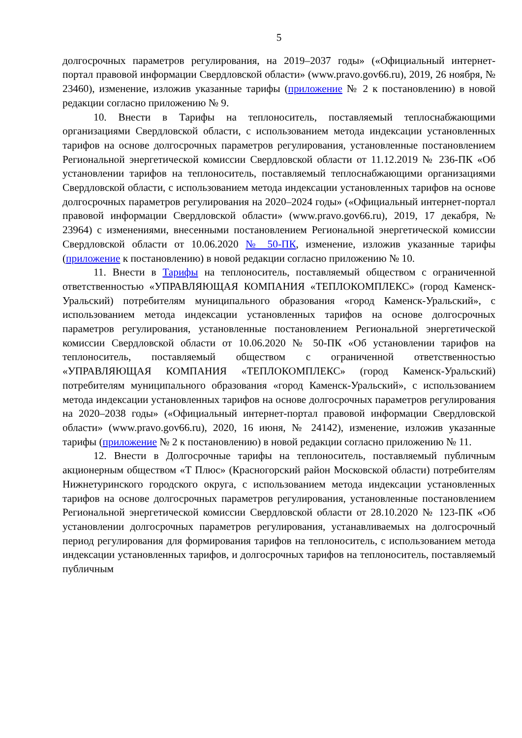5
долгосрочных параметров регулирования, на 2019–2037 годы» («Официальный интернет-портал правовой информации Свердловской области» (www.pravo.gov66.ru), 2019, 26 ноября, № 23460), изменение, изложив указанные тарифы (приложение № 2 к постановлению) в новой редакции согласно приложению № 9.
10. Внести в Тарифы на теплоноситель, поставляемый теплоснабжающими организациями Свердловской области, с использованием метода индексации установленных тарифов на основе долгосрочных параметров регулирования, установленные постановлением Региональной энергетической комиссии Свердловской области от 11.12.2019 № 236-ПК «Об установлении тарифов на теплоноситель, поставляемый теплоснабжающими организациями Свердловской области, с использованием метода индексации установленных тарифов на основе долгосрочных параметров регулирования на 2020–2024 годы» («Официальный интернет-портал правовой информации Свердловской области» (www.pravo.gov66.ru), 2019, 17 декабря, № 23964) с изменениями, внесенными постановлением Региональной энергетической комиссии Свердловской области от 10.06.2020 № 50-ПК, изменение, изложив указанные тарифы (приложение к постановлению) в новой редакции согласно приложению № 10.
11. Внести в Тарифы на теплоноситель, поставляемый обществом с ограниченной ответственностью «УПРАВЛЯЮЩАЯ КОМПАНИЯ «ТЕПЛОКОМПЛЕКС» (город Каменск-Уральский) потребителям муниципального образования «город Каменск-Уральский», с использованием метода индексации установленных тарифов на основе долгосрочных параметров регулирования, установленные постановлением Региональной энергетической комиссии Свердловской области от 10.06.2020 № 50-ПК «Об установлении тарифов на теплоноситель, поставляемый обществом с ограниченной ответственностью «УПРАВЛЯЮЩАЯ КОМПАНИЯ «ТЕПЛОКОМПЛЕКС» (город Каменск-Уральский) потребителям муниципального образования «город Каменск-Уральский», с использованием метода индексации установленных тарифов на основе долгосрочных параметров регулирования на 2020–2038 годы» («Официальный интернет-портал правовой информации Свердловской области» (www.pravo.gov66.ru), 2020, 16 июня, № 24142), изменение, изложив указанные тарифы (приложение № 2 к постановлению) в новой редакции согласно приложению № 11.
12. Внести в Долгосрочные тарифы на теплоноситель, поставляемый публичным акционерным обществом «Т Плюс» (Красногорский район Московской области) потребителям Нижнетуринского городского округа, с использованием метода индексации установленных тарифов на основе долгосрочных параметров регулирования, установленные постановлением Региональной энергетической комиссии Свердловской области от 28.10.2020 № 123-ПК «Об установлении долгосрочных параметров регулирования, устанавливаемых на долгосрочный период регулирования для формирования тарифов на теплоноситель, с использованием метода индексации установленных тарифов, и долгосрочных тарифов на теплоноситель, поставляемый публичным